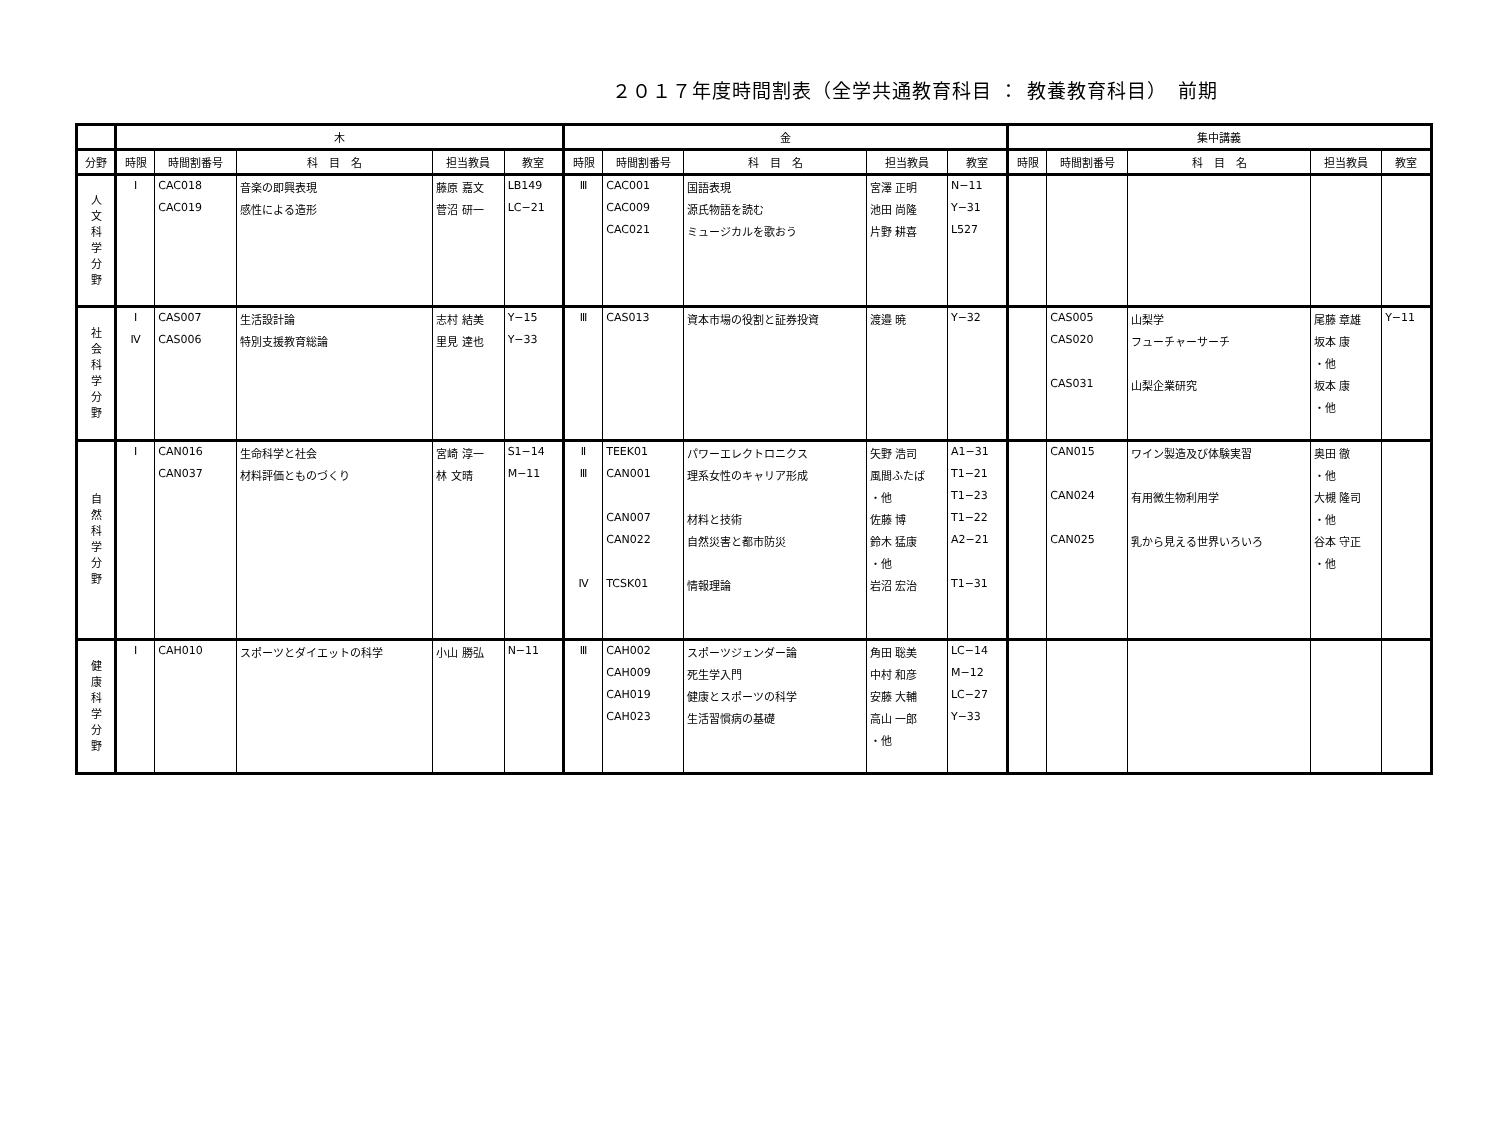２０１７年度時間割表（全学共通教育科目 ： 教養教育科目）　前期
| | 木 | | | | | 金 | | | | | 集中講義 | | | | |
| --- | --- | --- | --- | --- | --- | --- | --- | --- | --- | --- | --- | --- | --- | --- | --- |
| 分野 | 時限 | 時間割番号 | 科 目 名 | 担当教員 | 教室 | 時限 | 時間割番号 | 科 目 名 | 担当教員 | 教室 | 時限 | 時間割番号 | 科 目 名 | 担当教員 | 教室 |
| 人 文 科 学 分 野 | Ⅰ | CAC018 | 音楽の即興表現 | 藤原 嘉文 | LB149 | Ⅲ | CAC001 | 国語表現 | 宮澤 正明 | N−11 | | | | | |
| | | CAC019 | 感性による造形 | 菅沼 研一 | LC−21 | | CAC009 | 源氏物語を読む | 池田 尚隆 | Y−31 | | | | | |
| | | | | | | | CAC021 | ミュージカルを歌おう | 片野 耕喜 | L527 | | | | | |
| 社 会 科 学 分 野 | Ⅰ | CAS007 | 生活設計論 | 志村 結美 | Y−15 | Ⅲ | CAS013 | 資本市場の役割と証券投資 | 渡邉 暁 | Y−32 | | CAS005 | 山梨学 | 尾藤 章雄 | Y−11 |
| | Ⅳ | CAS006 | 特別支援教育総論 | 里見 達也 | Y−33 | | | | | | | CAS020 | フューチャーサーチ | 坂本 康 | |
| | | | | | | | | | | | | | | ・他 | |
| | | | | | | | | | | | | CAS031 | 山梨企業研究 | 坂本 康 | |
| | | | | | | | | | | | | | | ・他 | |
| 自 然 科 学 分 野 | Ⅰ | CAN016 | 生命科学と社会 | 宮崎 淳一 | S1−14 | Ⅱ | TEEK01 | パワーエレクトロニクス | 矢野 浩司 | A1−31 | | CAN015 | ワイン製造及び体験実習 | 奥田 徹 | |
| | | CAN037 | 材料評価とものづくり | 林 文晴 | M−11 | Ⅲ | CAN001 | 理系女性のキャリア形成 | 風間ふたば | T1−21 | | | | ・他 | |
| | | | | | | | | | ・他 | T1−23 | | CAN024 | 有用微生物利用学 | 大槻 隆司 | |
| | | | | | | | CAN007 | 材料と技術 | 佐藤 博 | T1−22 | | | | ・他 | |
| | | | | | | | CAN022 | 自然災害と都市防災 | 鈴木 猛康 | A2−21 | | CAN025 | 乳から見える世界いろいろ | 谷本 守正 | |
| | | | | | | | | | ・他 | | | | | ・他 | |
| | | | | | | Ⅳ | TCSK01 | 情報理論 | 岩沼 宏治 | T1−31 | | | | | |
| 健 康 科 学 分 野 | Ⅰ | CAH010 | スポーツとダイエットの科学 | 小山 勝弘 | N−11 | Ⅲ | CAH002 | スポーツジェンダー論 | 角田 聡美 | LC−14 | | | | | |
| | | | | | | | CAH009 | 死生学入門 | 中村 和彦 | M−12 | | | | | |
| | | | | | | | CAH019 | 健康とスポーツの科学 | 安藤 大輔 | LC−27 | | | | | |
| | | | | | | | CAH023 | 生活習慣病の基礎 | 高山 一郎 | Y−33 | | | | | |
| | | | | | | | | | ・他 | | | | | | |